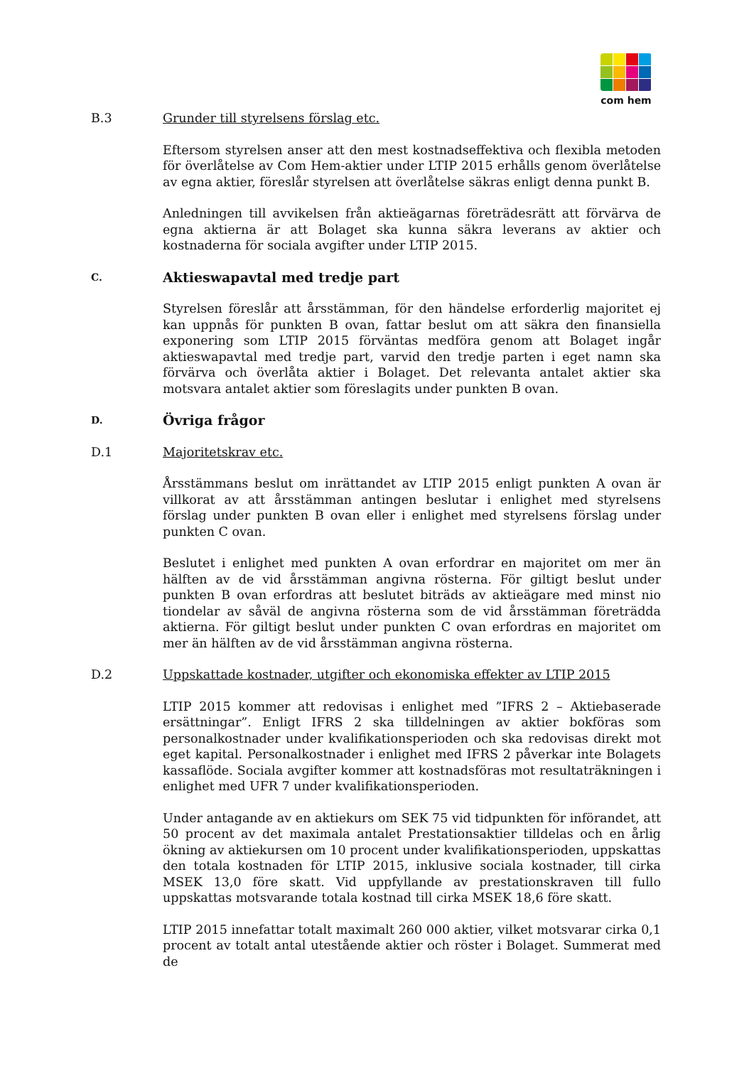com hem
B.3 Grunder till styrelsens förslag etc.
Eftersom styrelsen anser att den mest kostnadseffektiva och flexibla metoden för överlåtelse av Com Hem-aktier under LTIP 2015 erhålls genom överlåtelse av egna aktier, föreslår styrelsen att överlåtelse säkras enligt denna punkt B.
Anledningen till avvikelsen från aktieägarnas företrädesrätt att förvärva de egna aktierna är att Bolaget ska kunna säkra leverans av aktier och kostnaderna för sociala avgifter under LTIP 2015.
C.
Aktieswapavtal med tredje part
Styrelsen föreslår att årsstämman, för den händelse erforderlig majoritet ej kan uppnås för punkten B ovan, fattar beslut om att säkra den finansiella exponering som LTIP 2015 förväntas medföra genom att Bolaget ingår aktieswapavtal med tredje part, varvid den tredje parten i eget namn ska förvärva och överlåta aktier i Bolaget. Det relevanta antalet aktier ska motsvara antalet aktier som föreslagits under punkten B ovan.
D.
Övriga frågor
D.1 Majoritetskrav etc.
Årsstämmans beslut om inrättandet av LTIP 2015 enligt punkten A ovan är villkorat av att årsstämman antingen beslutar i enlighet med styrelsens förslag under punkten B ovan eller i enlighet med styrelsens förslag under punkten C ovan.
Beslutet i enlighet med punkten A ovan erfordrar en majoritet om mer än hälften av de vid årsstämman angivna rösterna. För giltigt beslut under punkten B ovan erfordras att beslutet biträds av aktieägare med minst nio tiondelar av såväl de angivna rösterna som de vid årsstämman företrädda aktierna. För giltigt beslut under punkten C ovan erfordras en majoritet om mer än hälften av de vid årsstämman angivna rösterna.
D.2 Uppskattade kostnader, utgifter och ekonomiska effekter av LTIP 2015
LTIP 2015 kommer att redovisas i enlighet med ”IFRS 2 – Aktiebaserade ersättningar”. Enligt IFRS 2 ska tilldelningen av aktier bokföras som personalkostnader under kvalifikationsperioden och ska redovisas direkt mot eget kapital. Personalkostnader i enlighet med IFRS 2 påverkar inte Bolagets kassaflöde. Sociala avgifter kommer att kostnadsföras mot resultaträkningen i enlighet med UFR 7 under kvalifikationsperioden.
Under antagande av en aktiekurs om SEK 75 vid tidpunkten för införandet, att 50 procent av det maximala antalet Prestationsaktier tilldelas och en årlig ökning av aktiekursen om 10 procent under kvalifikationsperioden, uppskattas den totala kostnaden för LTIP 2015, inklusive sociala kostnader, till cirka MSEK 13,0 före skatt. Vid uppfyllande av prestationskraven till fullo uppskattas motsvarande totala kostnad till cirka MSEK 18,6 före skatt.
LTIP 2015 innefattar totalt maximalt 260 000 aktier, vilket motsvarar cirka 0,1 procent av totalt antal utestående aktier och röster i Bolaget. Summerat med de